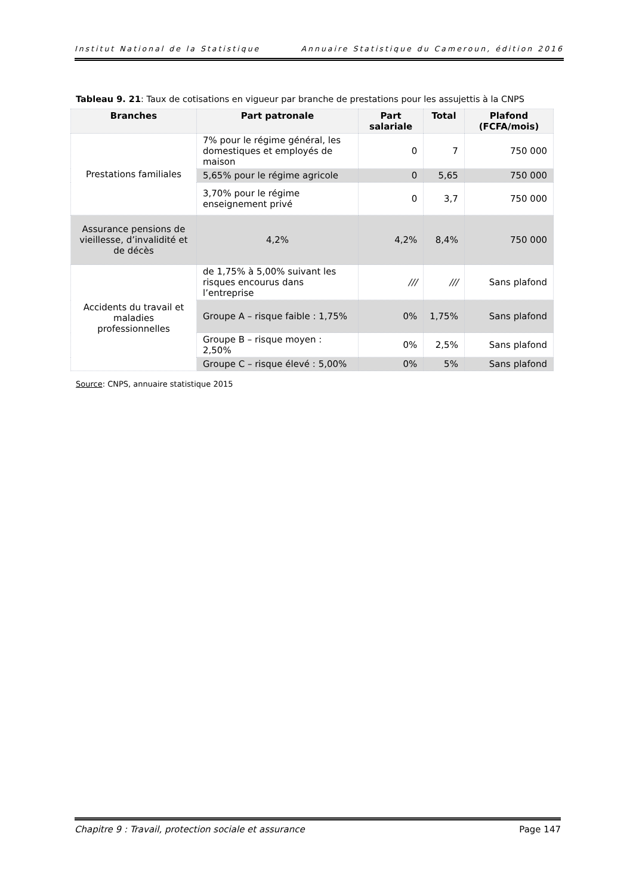Institut National de la Statistique Annuaire Statistique du Cameroun, édition 2016
Tableau 9. 21: Taux de cotisations en vigueur par branche de prestations pour les assujettis à la CNPS
| Branches | Part patronale | Part salariale | Total | Plafond (FCFA/mois) |
| --- | --- | --- | --- | --- |
| Prestations familiales | 7% pour le régime général, les domestiques et employés de maison | 0 | 7 | 750 000 |
| | 5,65% pour le régime agricole | 0 | 5,65 | 750 000 |
| | 3,70% pour le régime enseignement privé | 0 | 3,7 | 750 000 |
| Assurance pensions de vieillesse, d’invalidité et de décès | 4,2% | 4,2% | 8,4% | 750 000 |
| Accidents du travail et maladies professionnelles | de 1,75% à 5,00% suivant les risques encourus dans l’entreprise | /// | /// | Sans plafond |
| | Groupe A – risque faible : 1,75% | 0% | 1,75% | Sans plafond |
| | Groupe B – risque moyen : 2,50% | 0% | 2,5% | Sans plafond |
| | Groupe C – risque élevé : 5,00% | 0% | 5% | Sans plafond |
Source: CNPS, annuaire statistique 2015
Chapitre 9 : Travail, protection sociale et assurance Page 147